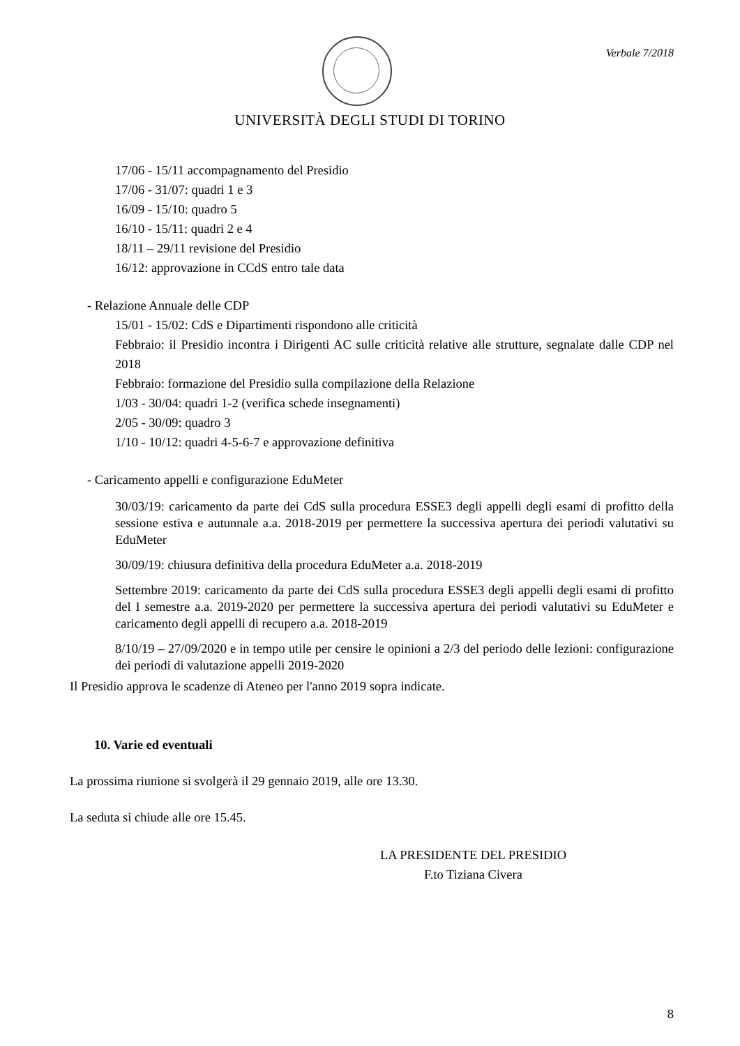Verbale 7/2018
UNIVERSITÀ DEGLI STUDI DI TORINO
17/06 - 15/11 accompagnamento del Presidio
17/06 - 31/07: quadri 1 e 3
16/09 - 15/10: quadro 5
16/10 - 15/11: quadri 2 e 4
18/11 – 29/11 revisione del Presidio
16/12: approvazione in CCdS entro tale data
- Relazione Annuale delle CDP
15/01 - 15/02: CdS e Dipartimenti rispondono alle criticità
Febbraio: il Presidio incontra i Dirigenti AC sulle criticità relative alle strutture, segnalate dalle CDP nel 2018
Febbraio: formazione del Presidio sulla compilazione della Relazione
1/03 - 30/04: quadri 1-2 (verifica schede insegnamenti)
2/05 - 30/09: quadro 3
1/10 - 10/12: quadri 4-5-6-7 e approvazione definitiva
- Caricamento appelli e configurazione EduMeter
30/03/19: caricamento da parte dei CdS sulla procedura ESSE3 degli appelli degli esami di profitto della sessione estiva e autunnale a.a. 2018-2019 per permettere la successiva apertura dei periodi valutativi su EduMeter
30/09/19: chiusura definitiva della procedura EduMeter a.a. 2018-2019
Settembre 2019: caricamento da parte dei CdS sulla procedura ESSE3 degli appelli degli esami di profitto del I semestre a.a. 2019-2020 per permettere la successiva apertura dei periodi valutativi su EduMeter e caricamento degli appelli di recupero a.a. 2018-2019
8/10/19 – 27/09/2020 e in tempo utile per censire le opinioni a 2/3 del periodo delle lezioni: configurazione dei periodi di valutazione appelli 2019-2020
Il Presidio approva le scadenze di Ateneo per l'anno 2019 sopra indicate.
10. Varie ed eventuali
La prossima riunione si svolgerà il 29 gennaio 2019, alle ore 13.30.
La seduta si chiude alle ore 15.45.
LA PRESIDENTE DEL PRESIDIO
F.to Tiziana Civera
8